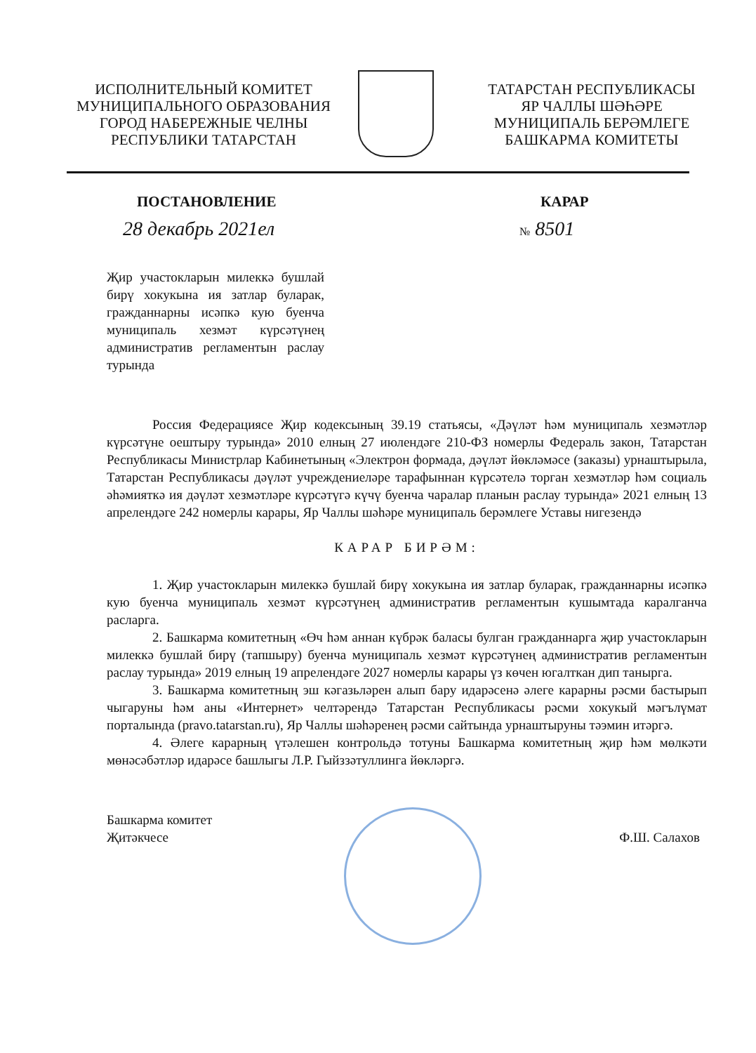ИСПОЛНИТЕЛЬНЫЙ КОМИТЕТ
МУНИЦИПАЛЬНОГО ОБРАЗОВАНИЯ
ГОРОД НАБЕРЕЖНЫЕ ЧЕЛНЫ
РЕСПУБЛИКИ ТАТАРСТАН
ТАТАРСТАН РЕСПУБЛИКАСЫ
ЯР ЧАЛЛЫ ШӘҺӘРЕ
МУНИЦИПАЛЬ БЕРӘМЛЕГЕ
БАШКАРМА КОМИТЕТЫ
ПОСТАНОВЛЕНИЕ КАРАР
28 декабрь 2021ел
№ 8501
Җир участокларын милеккә бушлай бирү хокукына ия затлар буларак, гражданнарны исәпкә кую буенча муниципаль хезмәт күрсәтүнең административ регламентын раслау турында
Россия Федерациясе Җир кодексының 39.19 статьясы, «Дәүләт һәм муниципаль хезмәтләр күрсәтүне оештыру турында» 2010 елның 27 июлендәге 210-ФЗ номерлы Федераль закон, Татарстан Республикасы Министрлар Кабинетының «Электрон формада, дәүләт йөкләмәсе (заказы) урнаштырыла, Татарстан Республикасы дәүләт учреждениеләре тарафыннан күрсәтелә торган хезмәтләр һәм социаль әһәмияткә ия дәүләт хезмәтләре күрсәтүгә күчү буенча чаралар планын раслау турында» 2021 елның 13 апрелендәге 242 номерлы карары, Яр Чаллы шәһәре муниципаль берәмлеге Уставы нигезендә
КАРАР БИРӘМ:
1. Җир участокларын милеккә бушлай бирү хокукына ия затлар буларак, гражданнарны исәпкә кую буенча муниципаль хезмәт күрсәтүнең административ регламентын кушымтада каралганча расларга.
2. Башкарма комитетның «Өч һәм аннан күбрәк баласы булган гражданнарга җир участокларын милеккә бушлай бирү (тапшыру) буенча муниципаль хезмәт күрсәтүнең административ регламентын раслау турында» 2019 елның 19 апрелендәге 2027 номерлы карары үз көчен югалткан дип танырга.
3. Башкарма комитетның эш кәгазьләрен алып бару идарәсенә әлеге карарны рәсми бастырып чыгаруны һәм аны «Интернет» челтәрендә Татарстан Республикасы рәсми хокукый мәгълүмат порталында (pravo.tatarstan.ru), Яр Чаллы шәһәренең рәсми сайтында урнаштыруны тәэмин итәргә.
4. Әлеге карарның үтәлешен контрольдә тотуны Башкарма комитетның җир һәм мөлкәти мөнәсәбәтләр идарәсе башлыгы Л.Р. Гыйззәтуллинга йөкләргә.
Башкарма комитет
Җитәкчесе
Ф.Ш. Салахов